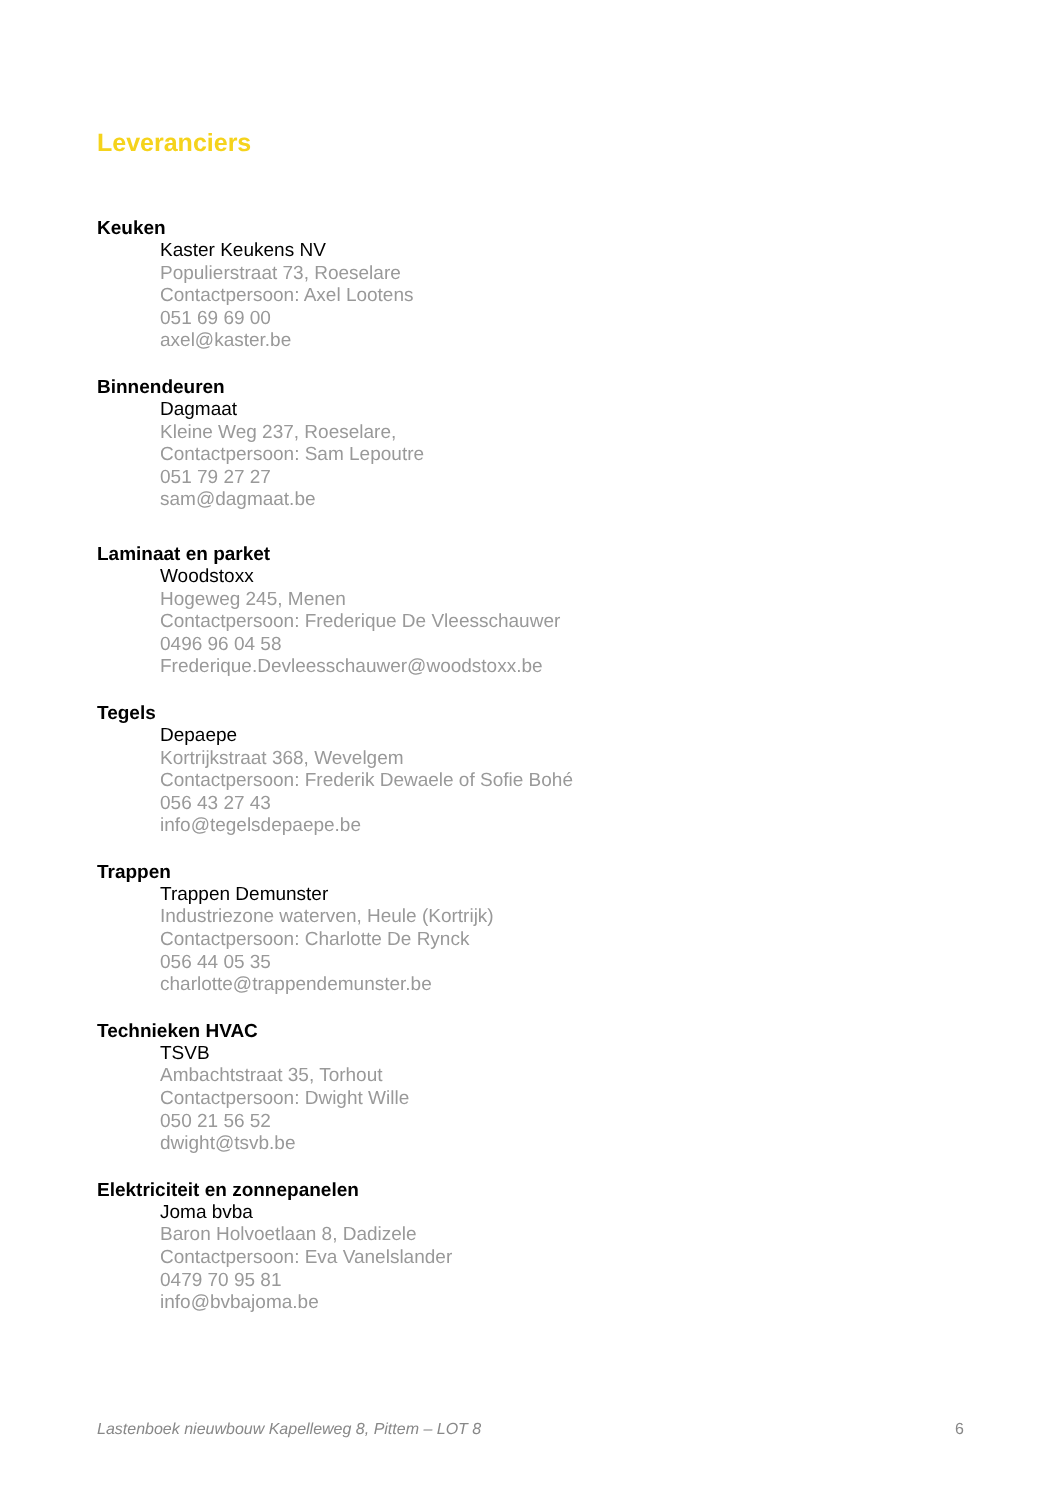Leveranciers
Keuken
Kaster Keukens NV
Populierstraat 73, Roeselare
Contactpersoon: Axel Lootens
051 69 69 00
axel@kaster.be
Binnendeuren
Dagmaat
Kleine Weg 237, Roeselare,
Contactpersoon: Sam Lepoutre
051 79 27 27
sam@dagmaat.be
Laminaat en parket
Woodstoxx
Hogeweg 245, Menen
Contactpersoon: Frederique De Vleesschauwer
0496 96 04 58
Frederique.Devleesschauwer@woodstoxx.be
Tegels
Depaepe
Kortrijkstraat 368, Wevelgem
Contactpersoon: Frederik Dewaele of Sofie Bohé
056 43 27 43
info@tegelsdepaepe.be
Trappen
Trappen Demunster
Industriezone waterven, Heule (Kortrijk)
Contactpersoon: Charlotte De Rynck
056 44 05 35
charlotte@trappendemunster.be
Technieken HVAC
TSVB
Ambachtstraat 35, Torhout
Contactpersoon: Dwight Wille
050 21 56 52
dwight@tsvb.be
Elektriciteit en zonnepanelen
Joma bvba
Baron Holvoetlaan 8, Dadizele
Contactpersoon: Eva Vanelslander
0479 70 95 81
info@bvbajoma.be
Lastenboek nieuwbouw Kapelleweg 8, Pittem – LOT 8 6